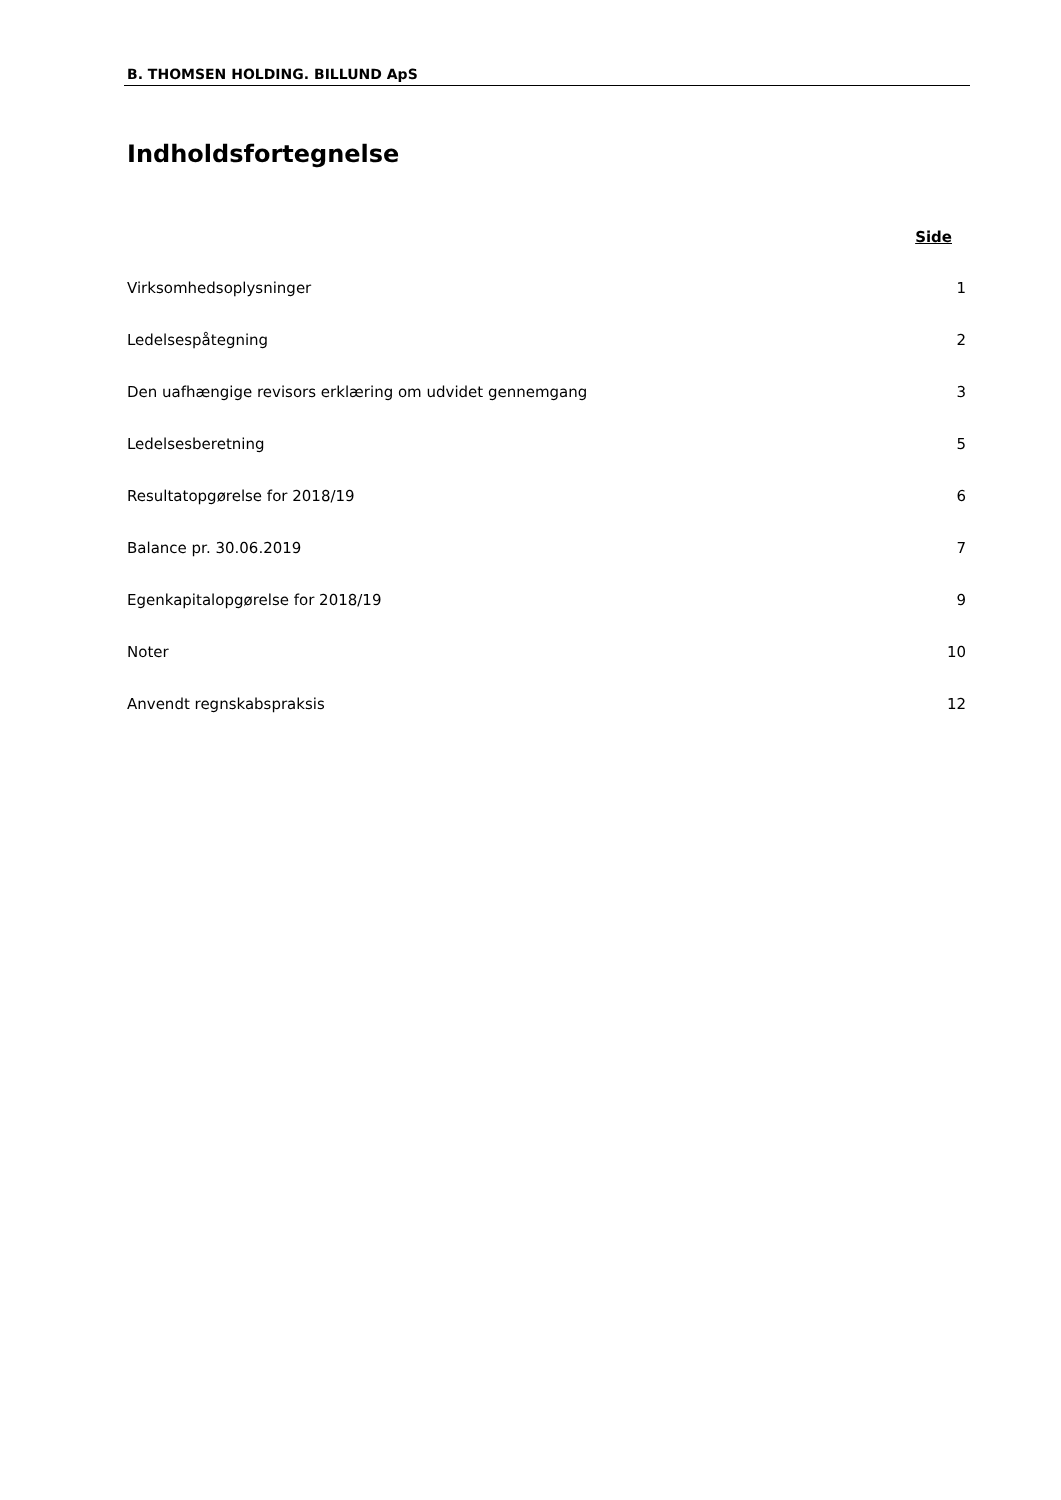B. THOMSEN HOLDING. BILLUND ApS
Indholdsfortegnelse
Side
Virksomhedsoplysninger 1
Ledelsespåtegning 2
Den uafhængige revisors erklæring om udvidet gennemgang 3
Ledelsesberetning 5
Resultatopgørelse for 2018/19 6
Balance pr. 30.06.2019 7
Egenkapitalopgørelse for 2018/19 9
Noter 10
Anvendt regnskabspraksis 12